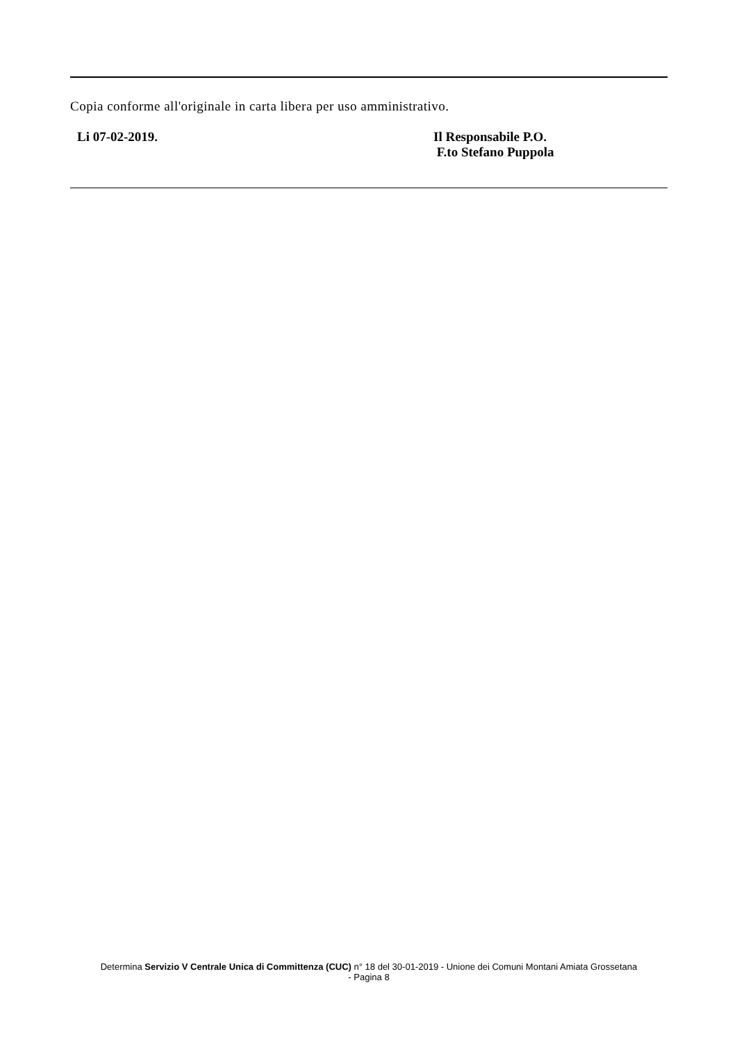Copia conforme all'originale in carta libera per uso amministrativo.
Li 07-02-2019. Il Responsabile P.O.
F.to Stefano Puppola
Determina Servizio V Centrale Unica di Committenza (CUC) n° 18 del 30-01-2019 - Unione dei Comuni Montani Amiata Grossetana
- Pagina 8